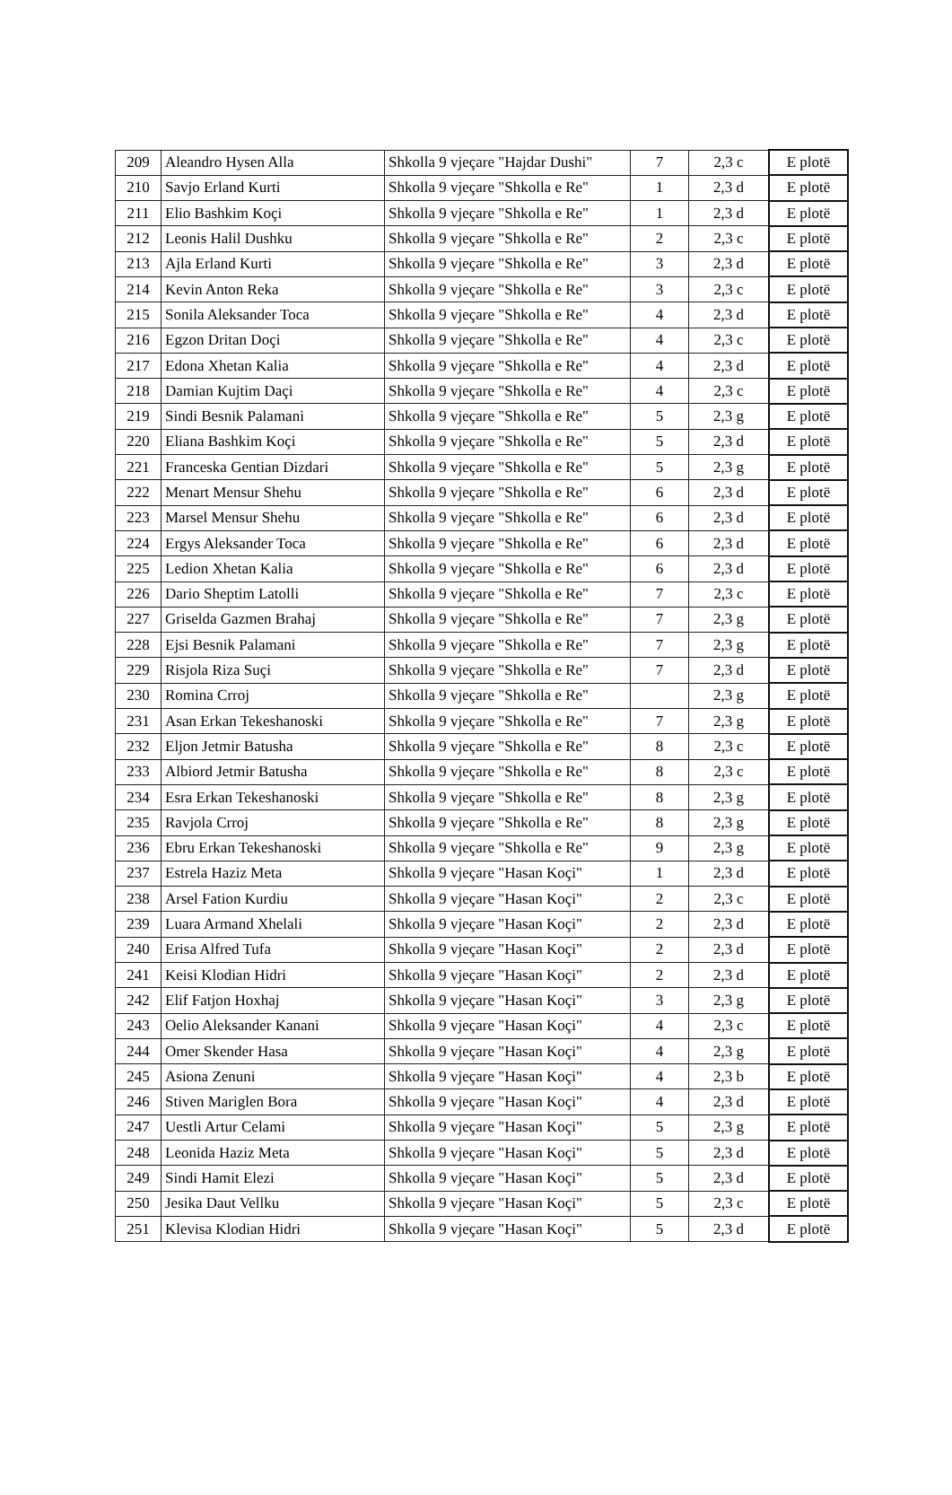| 209 | Aleandro Hysen Alla | Shkolla 9 vjeçare "Hajdar Dushi" | 7 | 2,3 c | E plotë |
| 210 | Savjo Erland Kurti | Shkolla 9 vjeçare "Shkolla e Re" | 1 | 2,3 d | E plotë |
| 211 | Elio Bashkim Koçi | Shkolla 9 vjeçare "Shkolla e Re" | 1 | 2,3 d | E plotë |
| 212 | Leonis Halil Dushku | Shkolla 9 vjeçare "Shkolla e Re" | 2 | 2,3 c | E plotë |
| 213 | Ajla Erland Kurti | Shkolla 9 vjeçare "Shkolla e Re" | 3 | 2,3 d | E plotë |
| 214 | Kevin Anton Reka | Shkolla 9 vjeçare "Shkolla e Re" | 3 | 2,3 c | E plotë |
| 215 | Sonila Aleksander Toca | Shkolla 9 vjeçare "Shkolla e Re" | 4 | 2,3 d | E plotë |
| 216 | Egzon Dritan Doçi | Shkolla 9 vjeçare "Shkolla e Re" | 4 | 2,3 c | E plotë |
| 217 | Edona Xhetan Kalia | Shkolla 9 vjeçare "Shkolla e Re" | 4 | 2,3 d | E plotë |
| 218 | Damian Kujtim Daçi | Shkolla 9 vjeçare "Shkolla e Re" | 4 | 2,3 c | E plotë |
| 219 | Sindi Besnik Palamani | Shkolla 9 vjeçare "Shkolla e Re" | 5 | 2,3 g | E plotë |
| 220 | Eliana Bashkim Koçi | Shkolla 9 vjeçare "Shkolla e Re" | 5 | 2,3 d | E plotë |
| 221 | Franceska Gentian Dizdari | Shkolla 9 vjeçare "Shkolla e Re" | 5 | 2,3 g | E plotë |
| 222 | Menart Mensur Shehu | Shkolla 9 vjeçare "Shkolla e Re" | 6 | 2,3 d | E plotë |
| 223 | Marsel Mensur Shehu | Shkolla 9 vjeçare "Shkolla e Re" | 6 | 2,3 d | E plotë |
| 224 | Ergys Aleksander Toca | Shkolla 9 vjeçare "Shkolla e Re" | 6 | 2,3 d | E plotë |
| 225 | Ledion Xhetan Kalia | Shkolla 9 vjeçare "Shkolla e Re" | 6 | 2,3 d | E plotë |
| 226 | Dario Sheptim Latolli | Shkolla 9 vjeçare "Shkolla e Re" | 7 | 2,3 c | E plotë |
| 227 | Griselda Gazmen Brahaj | Shkolla 9 vjeçare "Shkolla e Re" | 7 | 2,3 g | E plotë |
| 228 | Ejsi Besnik Palamani | Shkolla 9 vjeçare "Shkolla e Re" | 7 | 2,3 g | E plotë |
| 229 | Risjola Riza Suçi | Shkolla 9 vjeçare "Shkolla e Re" | 7 | 2,3 d | E plotë |
| 230 | Romina Crroj | Shkolla 9 vjeçare "Shkolla e Re" | | 2,3 g | E plotë |
| 231 | Asan Erkan Tekeshanoski | Shkolla 9 vjeçare "Shkolla e Re" | 7 | 2,3 g | E plotë |
| 232 | Eljon Jetmir Batusha | Shkolla 9 vjeçare "Shkolla e Re" | 8 | 2,3 c | E plotë |
| 233 | Albiord Jetmir Batusha | Shkolla 9 vjeçare "Shkolla e Re" | 8 | 2,3 c | E plotë |
| 234 | Esra Erkan Tekeshanoski | Shkolla 9 vjeçare "Shkolla e Re" | 8 | 2,3 g | E plotë |
| 235 | Ravjola Crroj | Shkolla 9 vjeçare "Shkolla e Re" | 8 | 2,3 g | E plotë |
| 236 | Ebru Erkan Tekeshanoski | Shkolla 9 vjeçare "Shkolla e Re" | 9 | 2,3 g | E plotë |
| 237 | Estrela Haziz Meta | Shkolla 9 vjeçare "Hasan Koçi" | 1 | 2,3 d | E plotë |
| 238 | Arsel Fation Kurdiu | Shkolla 9 vjeçare "Hasan Koçi" | 2 | 2,3 c | E plotë |
| 239 | Luara Armand Xhelali | Shkolla 9 vjeçare "Hasan Koçi" | 2 | 2,3 d | E plotë |
| 240 | Erisa Alfred Tufa | Shkolla 9 vjeçare "Hasan Koçi" | 2 | 2,3 d | E plotë |
| 241 | Keisi Klodian Hidri | Shkolla 9 vjeçare "Hasan Koçi" | 2 | 2,3 d | E plotë |
| 242 | Elif Fatjon Hoxhaj | Shkolla 9 vjeçare "Hasan Koçi" | 3 | 2,3 g | E plotë |
| 243 | Oelio Aleksander Kanani | Shkolla 9 vjeçare "Hasan Koçi" | 4 | 2,3 c | E plotë |
| 244 | Omer Skender Hasa | Shkolla 9 vjeçare "Hasan Koçi" | 4 | 2,3 g | E plotë |
| 245 | Asiona Zenuni | Shkolla 9 vjeçare "Hasan Koçi" | 4 | 2,3 b | E plotë |
| 246 | Stiven Mariglen Bora | Shkolla 9 vjeçare "Hasan Koçi" | 4 | 2,3 d | E plotë |
| 247 | Uestli Artur Celami | Shkolla 9 vjeçare "Hasan Koçi" | 5 | 2,3 g | E plotë |
| 248 | Leonida Haziz Meta | Shkolla 9 vjeçare "Hasan Koçi" | 5 | 2,3 d | E plotë |
| 249 | Sindi Hamit Elezi | Shkolla 9 vjeçare "Hasan Koçi" | 5 | 2,3 d | E plotë |
| 250 | Jesika Daut Vellku | Shkolla 9 vjeçare "Hasan Koçi" | 5 | 2,3 c | E plotë |
| 251 | Klevisa Klodian Hidri | Shkolla 9 vjeçare "Hasan Koçi" | 5 | 2,3 d | E plotë |